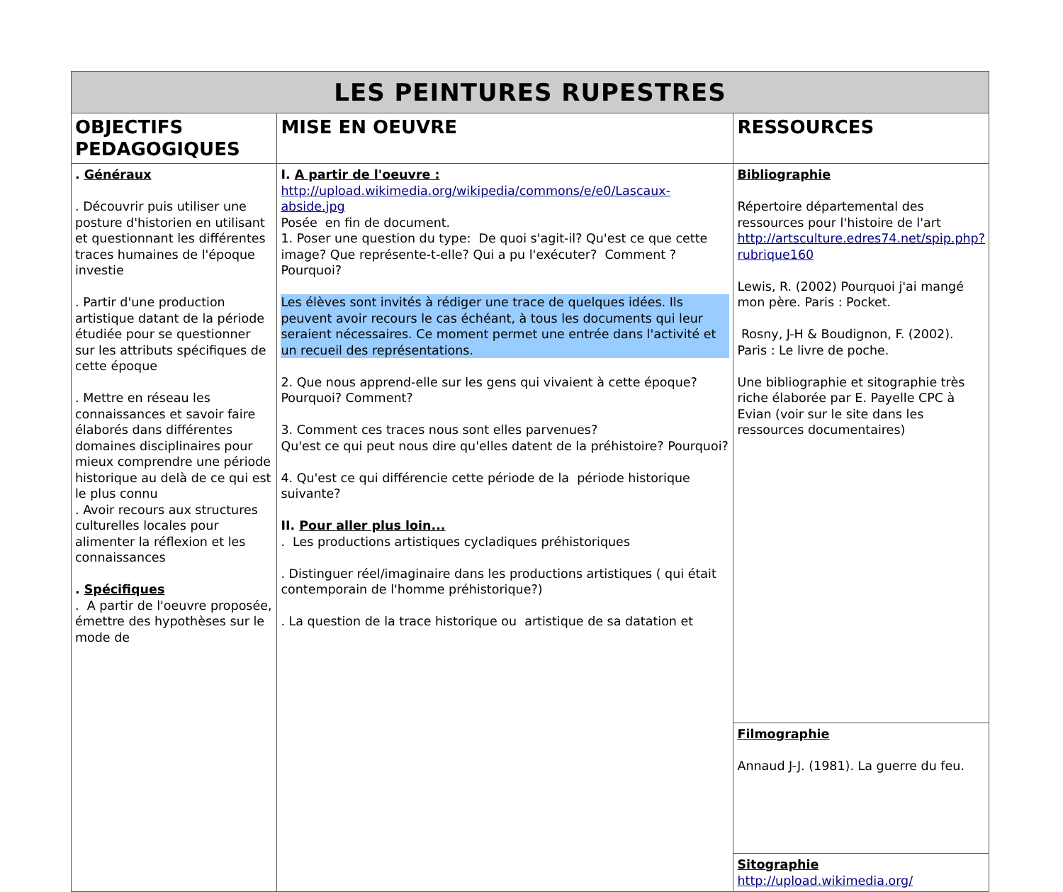| LES PEINTURES RUPESTRES | | |
| --- | --- | --- |
| OBJECTIFS PEDAGOGIQUES | MISE EN OEUVRE | RESSOURCES |
| . Généraux . Découvrir puis utiliser une posture d'historien en utilisant et questionnant les différentes traces humaines de l'époque investie . Partir d'une production artistique datant de la période étudiée pour se questionner sur les attributs spécifiques de cette époque . Mettre en réseau les connaissances et savoir faire élaborés dans différentes domaines disciplinaires pour mieux comprendre une période historique au delà de ce qui est le plus connu . Avoir recours aux structures culturelles locales pour alimenter la réflexion et les connaissances . Spécifiques . A partir de l'oeuvre proposée, émettre des hypothèses sur le mode de | I. A partir de l'oeuvre : http://upload.wikimedia.org/wikipedia/commons/e/e0/Lascaux-abside.jpg Posée en fin de document. 1. Poser une question du type: De quoi s'agit-il? Qu'est ce que cette image? Que représente-t-elle? Qui a pu l'exécuter? Comment ? Pourquoi? Les élèves sont invités à rédiger une trace de quelques idées. Ils peuvent avoir recours le cas échéant, à tous les documents qui leur seraient nécessaires. Ce moment permet une entrée dans l'activité et un recueil des représentations. 2. Que nous apprend-elle sur les gens qui vivaient à cette époque? Pourquoi? Comment? 3. Comment ces traces nous sont elles parvenues? Qu'est ce qui peut nous dire qu'elles datent de la préhistoire? Pourquoi? 4. Qu'est ce qui différencie cette période de la période historique suivante? II. Pour aller plus loin... . Les productions artistiques cycladiques préhistoriques . Distinguer réel/imaginaire dans les productions artistiques ( qui était contemporain de l'homme préhistorique?) . La question de la trace historique ou artistique de sa datation et | Bibliographie Répertoire départemental des ressources pour l'histoire de l'art http://artsculture.edres74.net/spip.php?rubrique160 Lewis, R. (2002) Pourquoi j'ai mangé mon père. Paris : Pocket. Rosny, J-H & Boudignon, F. (2002). Paris : Le livre de poche. Une bibliographie et sitographie très riche élaborée par E. Payelle CPC à Evian (voir sur le site dans les ressources documentaires) |
| | | Filmographie Annaud J-J. (1981). La guerre du feu. |
| | | Sitographie http://upload.wikimedia.org/ |